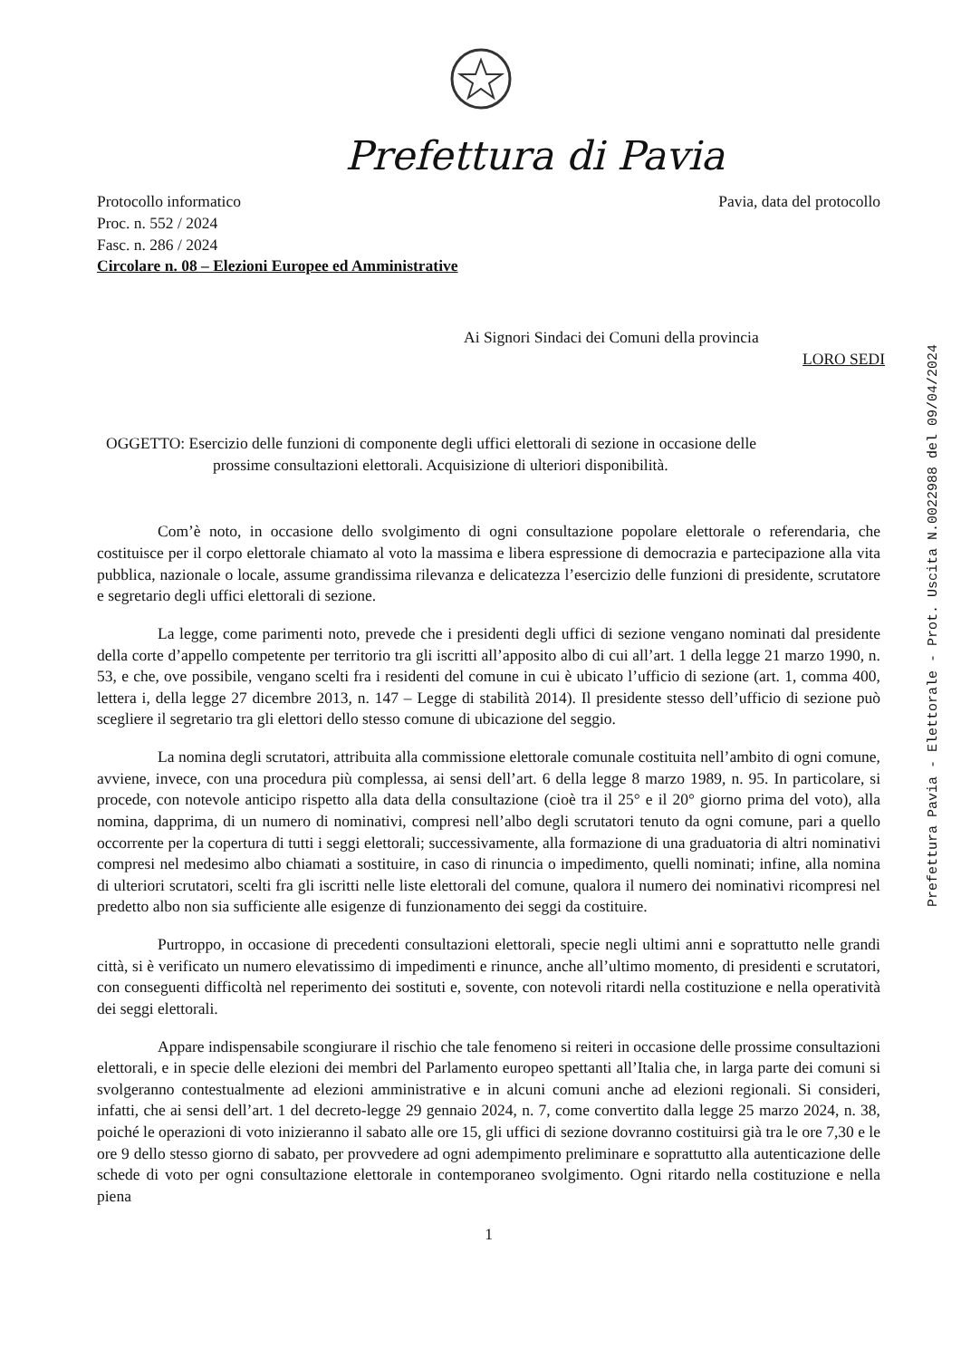Prefettura di Pavia
Protocollo informatico
Proc. n. 552 / 2024
Fasc. n. 286 / 2024
Circolare n. 08 – Elezioni Europee ed Amministrative
Pavia, data del protocollo
Ai Signori Sindaci dei Comuni della provincia
LORO SEDI
OGGETTO: Esercizio delle funzioni di componente degli uffici elettorali di sezione in occasione delle
prossime consultazioni elettorali. Acquisizione di ulteriori disponibilità.
Com’è noto, in occasione dello svolgimento di ogni consultazione popolare elettorale o referendaria, che costituisce per il corpo elettorale chiamato al voto la massima e libera espressione di democrazia e partecipazione alla vita pubblica, nazionale o locale, assume grandissima rilevanza e delicatezza l’esercizio delle funzioni di presidente, scrutatore e segretario degli uffici elettorali di sezione.
La legge, come parimenti noto, prevede che i presidenti degli uffici di sezione vengano nominati dal presidente della corte d’appello competente per territorio tra gli iscritti all’apposito albo di cui all’art. 1 della legge 21 marzo 1990, n. 53, e che, ove possibile, vengano scelti fra i residenti del comune in cui è ubicato l’ufficio di sezione (art. 1, comma 400, lettera i, della legge 27 dicembre 2013, n. 147 – Legge di stabilità 2014). Il presidente stesso dell’ufficio di sezione può scegliere il segretario tra gli elettori dello stesso comune di ubicazione del seggio.
La nomina degli scrutatori, attribuita alla commissione elettorale comunale costituita nell’ambito di ogni comune, avviene, invece, con una procedura più complessa, ai sensi dell’art. 6 della legge 8 marzo 1989, n. 95. In particolare, si procede, con notevole anticipo rispetto alla data della consultazione (cioè tra il 25° e il 20° giorno prima del voto), alla nomina, dapprima, di un numero di nominativi, compresi nell’albo degli scrutatori tenuto da ogni comune, pari a quello occorrente per la copertura di tutti i seggi elettorali; successivamente, alla formazione di una graduatoria di altri nominativi compresi nel medesimo albo chiamati a sostituire, in caso di rinuncia o impedimento, quelli nominati; infine, alla nomina di ulteriori scrutatori, scelti fra gli iscritti nelle liste elettorali del comune, qualora il numero dei nominativi ricompresi nel predetto albo non sia sufficiente alle esigenze di funzionamento dei seggi da costituire.
Purtroppo, in occasione di precedenti consultazioni elettorali, specie negli ultimi anni e soprattutto nelle grandi città, si è verificato un numero elevatissimo di impedimenti e rinunce, anche all’ultimo momento, di presidenti e scrutatori, con conseguenti difficoltà nel reperimento dei sostituti e, sovente, con notevoli ritardi nella costituzione e nella operatività dei seggi elettorali.
Appare indispensabile scongiurare il rischio che tale fenomeno si reiteri in occasione delle prossime consultazioni elettorali, e in specie delle elezioni dei membri del Parlamento europeo spettanti all’Italia che, in larga parte dei comuni si svolgeranno contestualmente ad elezioni amministrative e in alcuni comuni anche ad elezioni regionali. Si consideri, infatti, che ai sensi dell’art. 1 del decreto-legge 29 gennaio 2024, n. 7, come convertito dalla legge 25 marzo 2024, n. 38, poiché le operazioni di voto inizieranno il sabato alle ore 15, gli uffici di sezione dovranno costituirsi già tra le ore 7,30 e le ore 9 dello stesso giorno di sabato, per provvedere ad ogni adempimento preliminare e soprattutto alla autenticazione delle schede di voto per ogni consultazione elettorale in contemporaneo svolgimento. Ogni ritardo nella costituzione e nella piena
1
Prefettura Pavia - Elettorale - Prot. Uscita N.0022988 del 09/04/2024